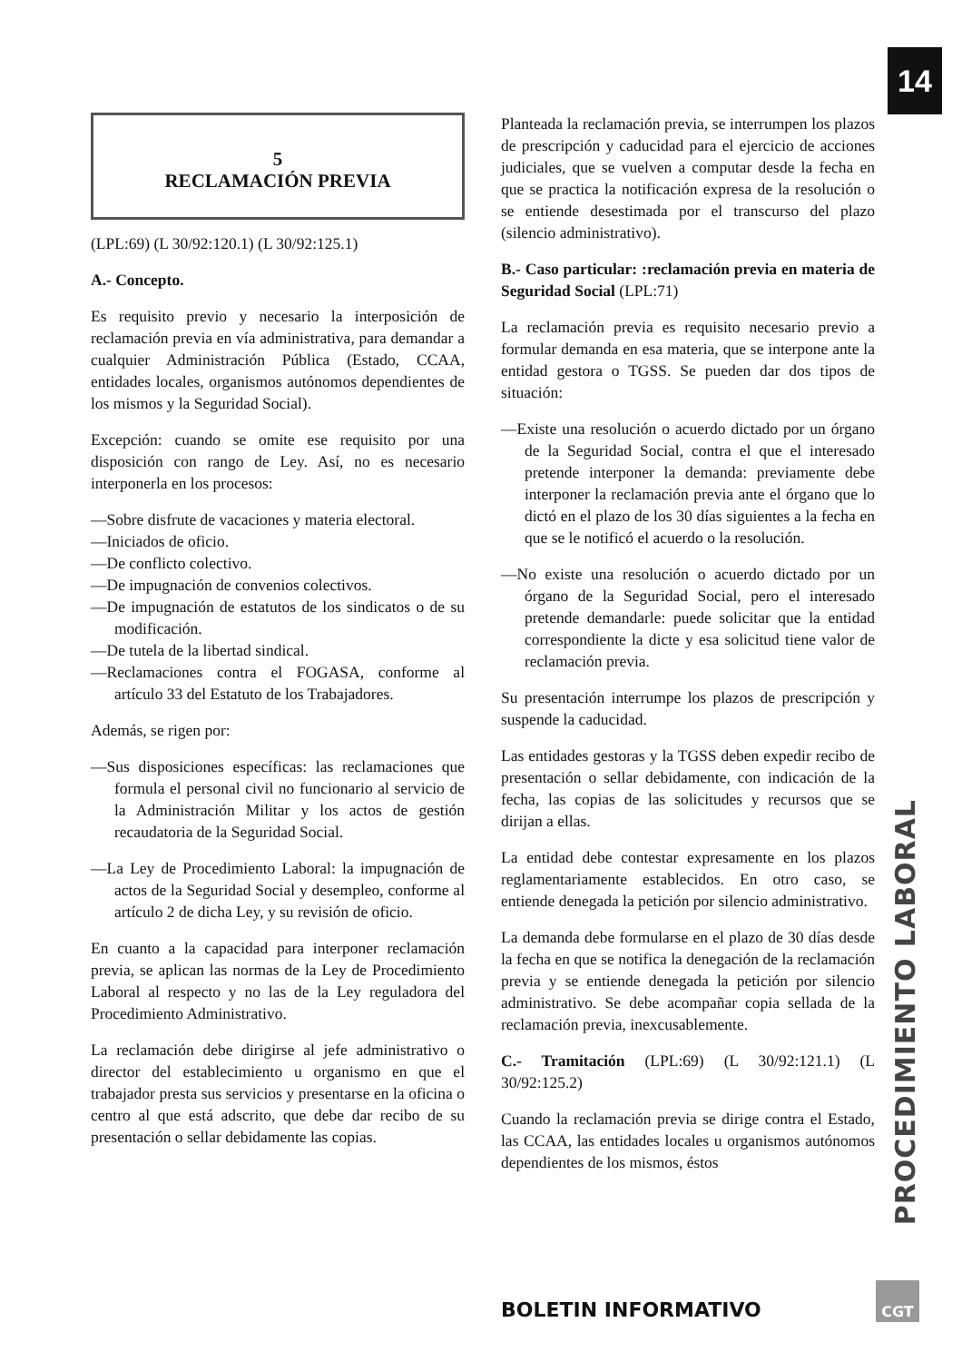14
5
RECLAMACIÓN PREVIA
(LPL:69) (L 30/92:120.1) (L 30/92:125.1)
A.- Concepto.
Es requisito previo y necesario la interposición de reclamación previa en vía administrativa, para demandar a cualquier Administración Pública (Estado, CCAA, entidades locales, organismos autónomos dependientes de los mismos y la Seguridad Social).
Excepción: cuando se omite ese requisito por una disposición con rango de Ley. Así, no es necesario interponerla en los procesos:
—Sobre disfrute de vacaciones y materia electoral.
—Iniciados de oficio.
—De conflicto colectivo.
—De impugnación de convenios colectivos.
—De impugnación de estatutos de los sindicatos o de su modificación.
—De tutela de la libertad sindical.
—Reclamaciones contra el FOGASA, conforme al artículo 33 del Estatuto de los Trabajadores.
Además, se rigen por:
—Sus disposiciones específicas: las reclamaciones que formula el personal civil no funcionario al servicio de la Administración Militar y los actos de gestión recaudatoria de la Seguridad Social.
—La Ley de Procedimiento Laboral: la impugnación de actos de la Seguridad Social y desempleo, conforme al artículo 2 de dicha Ley, y su revisión de oficio.
En cuanto a la capacidad para interponer reclamación previa, se aplican las normas de la Ley de Procedimiento Laboral al respecto y no las de la Ley reguladora del Procedimiento Administrativo.
La reclamación debe dirigirse al jefe administrativo o director del establecimiento u organismo en que el trabajador presta sus servicios y presentarse en la oficina o centro al que está adscrito, que debe dar recibo de su presentación o sellar debidamente las copias.
Planteada la reclamación previa, se interrumpen los plazos de prescripción y caducidad para el ejercicio de acciones judiciales, que se vuelven a computar desde la fecha en que se practica la notificación expresa de la resolución o se entiende desestimada por el transcurso del plazo (silencio administrativo).
B.- Caso particular: :reclamación previa en materia de Seguridad Social (LPL:71)
La reclamación previa es requisito necesario previo a formular demanda en esa materia, que se interpone ante la entidad gestora o TGSS. Se pueden dar dos tipos de situación:
—Existe una resolución o acuerdo dictado por un órgano de la Seguridad Social, contra el que el interesado pretende interponer la demanda: previamente debe interponer la reclamación previa ante el órgano que lo dictó en el plazo de los 30 días siguientes a la fecha en que se le notificó el acuerdo o la resolución.
—No existe una resolución o acuerdo dictado por un órgano de la Seguridad Social, pero el interesado pretende demandarle: puede solicitar que la entidad correspondiente la dicte y esa solicitud tiene valor de reclamación previa.
Su presentación interrumpe los plazos de prescripción y suspende la caducidad.
Las entidades gestoras y la TGSS deben expedir recibo de presentación o sellar debidamente, con indicación de la fecha, las copias de las solicitudes y recursos que se dirijan a ellas.
La entidad debe contestar expresamente en los plazos reglamentariamente establecidos. En otro caso, se entiende denegada la petición por silencio administrativo.
La demanda debe formularse en el plazo de 30 días desde la fecha en que se notifica la denegación de la reclamación previa y se entiende denegada la petición por silencio administrativo. Se debe acompañar copia sellada de la reclamación previa, inexcusablemente.
C.- Tramitación (LPL:69) (L 30/92:121.1) (L 30/92:125.2)
Cuando la reclamación previa se dirige contra el Estado, las CCAA, las entidades locales u organismos autónomos dependientes de los mismos, éstos
PROCEDIMIENTO LABORAL
BOLETIN INFORMATIVO
CGT